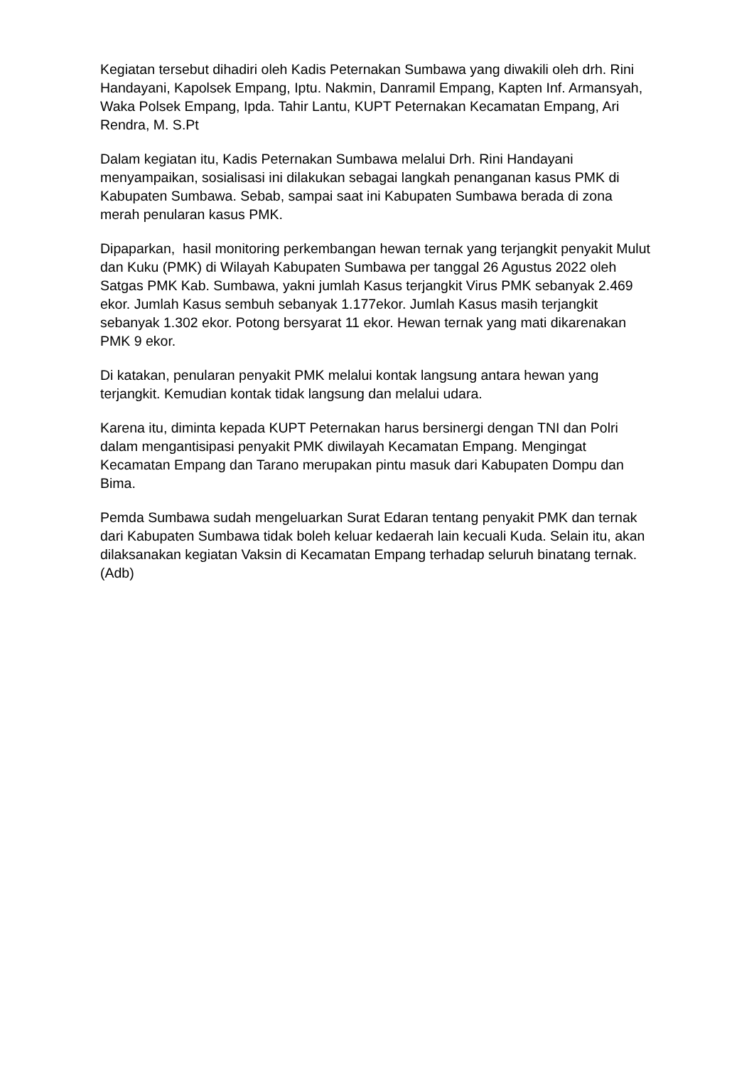Kegiatan tersebut dihadiri oleh Kadis Peternakan Sumbawa yang diwakili oleh drh. Rini Handayani, Kapolsek Empang, Iptu. Nakmin, Danramil Empang, Kapten Inf. Armansyah, Waka Polsek Empang, Ipda. Tahir Lantu, KUPT Peternakan Kecamatan Empang, Ari Rendra, M. S.Pt
Dalam kegiatan itu, Kadis Peternakan Sumbawa melalui Drh. Rini Handayani menyampaikan, sosialisasi ini dilakukan sebagai langkah penanganan kasus PMK di Kabupaten Sumbawa. Sebab, sampai saat ini Kabupaten Sumbawa berada di zona merah penularan kasus PMK.
Dipaparkan, hasil monitoring perkembangan hewan ternak yang terjangkit penyakit Mulut dan Kuku (PMK) di Wilayah Kabupaten Sumbawa per tanggal 26 Agustus 2022 oleh Satgas PMK Kab. Sumbawa, yakni jumlah Kasus terjangkit Virus PMK sebanyak 2.469 ekor. Jumlah Kasus sembuh sebanyak 1.177ekor. Jumlah Kasus masih terjangkit sebanyak 1.302 ekor. Potong bersyarat 11 ekor. Hewan ternak yang mati dikarenakan PMK 9 ekor.
Di katakan, penularan penyakit PMK melalui kontak langsung antara hewan yang terjangkit. Kemudian kontak tidak langsung dan melalui udara.
Karena itu, diminta kepada KUPT Peternakan harus bersinergi dengan TNI dan Polri dalam mengantisipasi penyakit PMK diwilayah Kecamatan Empang. Mengingat Kecamatan Empang dan Tarano merupakan pintu masuk dari Kabupaten Dompu dan Bima.
Pemda Sumbawa sudah mengeluarkan Surat Edaran tentang penyakit PMK dan ternak dari Kabupaten Sumbawa tidak boleh keluar kedaerah lain kecuali Kuda. Selain itu, akan dilaksanakan kegiatan Vaksin di Kecamatan Empang terhadap seluruh binatang ternak. (Adb)